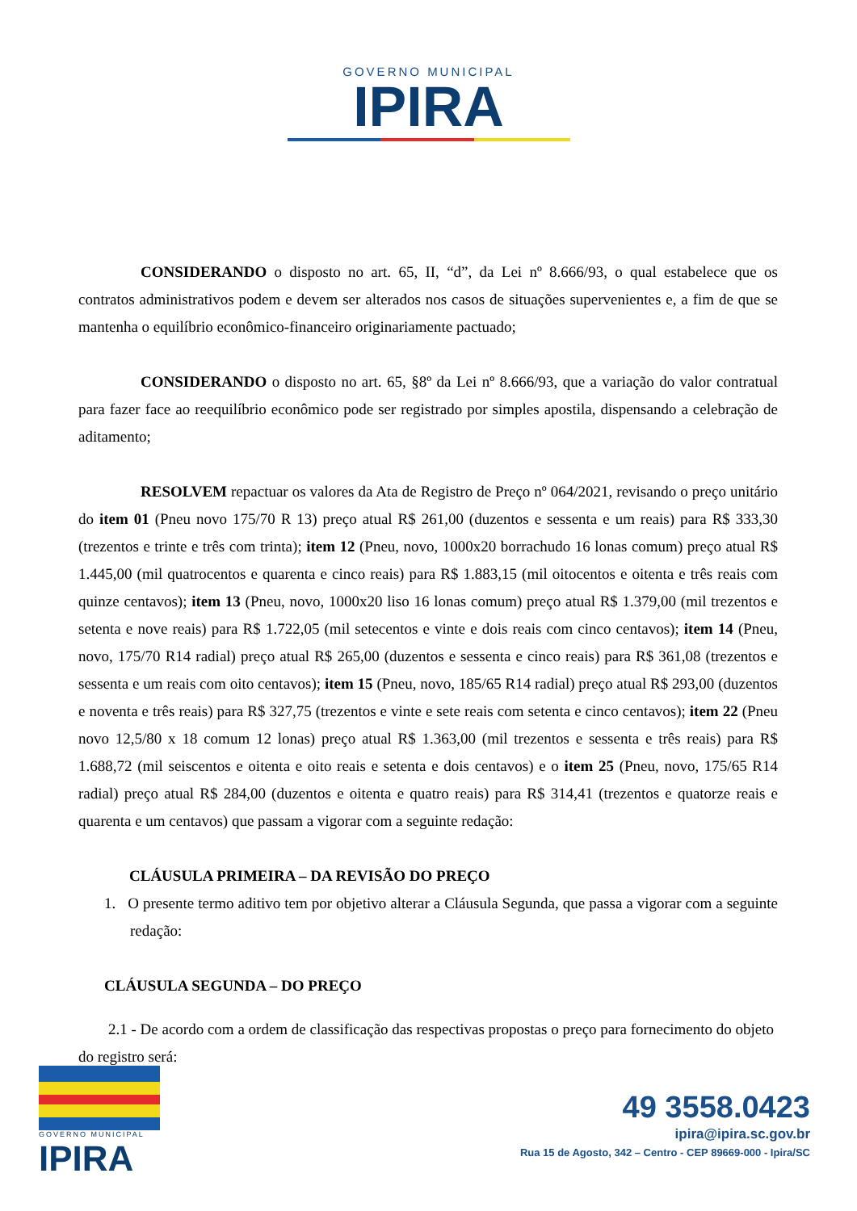GOVERNO MUNICIPAL
IPIRA
CONSIDERANDO o disposto no art. 65, II, “d”, da Lei nº 8.666/93, o qual estabelece que os contratos administrativos podem e devem ser alterados nos casos de situações supervenientes e, a fim de que se mantenha o equilíbrio econômico-financeiro originariamente pactuado;
CONSIDERANDO o disposto no art. 65, §8º da Lei nº 8.666/93, que a variação do valor contratual para fazer face ao reequilíbrio econômico pode ser registrado por simples apostila, dispensando a celebração de aditamento;
RESOLVEM repactuar os valores da Ata de Registro de Preço nº 064/2021, revisando o preço unitário do item 01 (Pneu novo 175/70 R 13) preço atual R$ 261,00 (duzentos e sessenta e um reais) para R$ 333,30 (trezentos e trinte e três com trinta); item 12 (Pneu, novo, 1000x20 borrachudo 16 lonas comum) preço atual R$ 1.445,00 (mil quatrocentos e quarenta e cinco reais) para R$ 1.883,15 (mil oitocentos e oitenta e três reais com quinze centavos); item 13 (Pneu, novo, 1000x20 liso 16 lonas comum) preço atual R$ 1.379,00 (mil trezentos e setenta e nove reais) para R$ 1.722,05 (mil setecentos e vinte e dois reais com cinco centavos); item 14 (Pneu, novo, 175/70 R14 radial) preço atual R$ 265,00 (duzentos e sessenta e cinco reais) para R$ 361,08 (trezentos e sessenta e um reais com oito centavos); item 15 (Pneu, novo, 185/65 R14 radial) preço atual R$ 293,00 (duzentos e noventa e três reais) para R$ 327,75 (trezentos e vinte e sete reais com setenta e cinco centavos); item 22 (Pneu novo 12,5/80 x 18 comum 12 lonas) preço atual R$ 1.363,00 (mil trezentos e sessenta e três reais) para R$ 1.688,72 (mil seiscentos e oitenta e oito reais e setenta e dois centavos) e o item 25 (Pneu, novo, 175/65 R14 radial) preço atual R$ 284,00 (duzentos e oitenta e quatro reais) para R$ 314,41 (trezentos e quatorze reais e quarenta e um centavos) que passam a vigorar com a seguinte redação:
CLÁUSULA PRIMEIRA – DA REVISÃO DO PREÇO
1. O presente termo aditivo tem por objetivo alterar a Cláusula Segunda, que passa a vigorar com a seguinte redação:
CLÁUSULA SEGUNDA – DO PREÇO
2.1 - De acordo com a ordem de classificação das respectivas propostas o preço para fornecimento do objeto do registro será:
GOVERNO MUNICIPAL
IPIRA
49 3558.0423
ipira@ipira.sc.gov.br
Rua 15 de Agosto, 342 – Centro - CEP 89669-000 - Ipira/SC